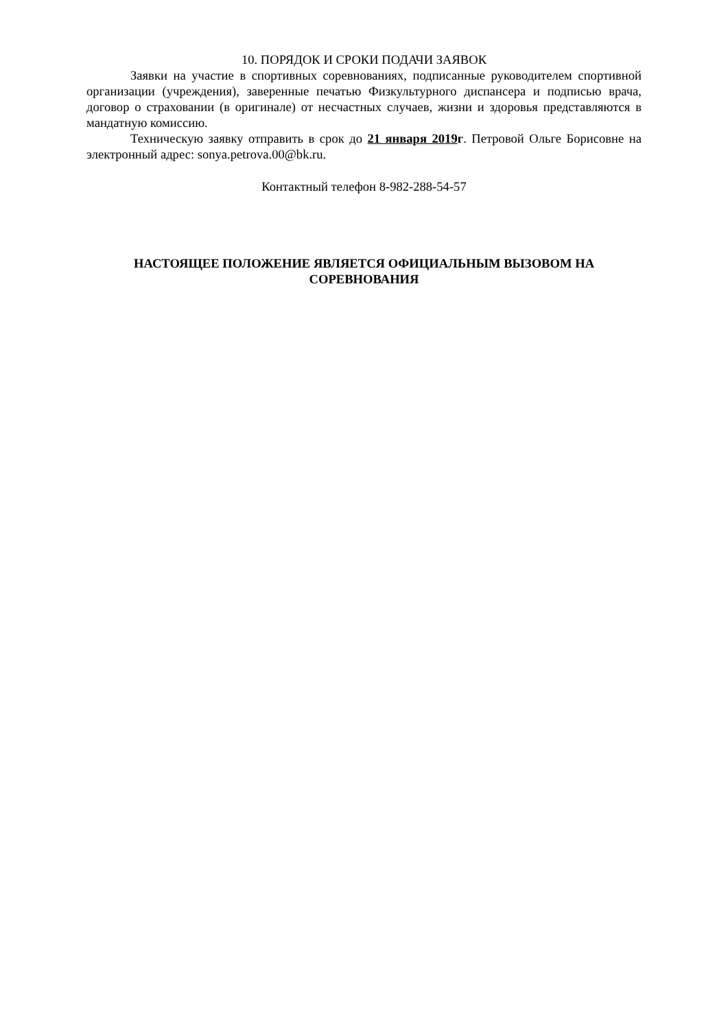10. ПОРЯДОК И СРОКИ ПОДАЧИ ЗАЯВОК
Заявки на участие в спортивных соревнованиях, подписанные руководителем спортивной организации (учреждения), заверенные печатью Физкультурного диспансера и подписью врача, договор о страховании (в оригинале) от несчастных случаев, жизни и здоровья представляются в мандатную комиссию.
Техническую заявку отправить в срок до 21 января 2019г. Петровой Ольге Борисовне на электронный адрес: sonya.petrova.00@bk.ru.
Контактный телефон 8-982-288-54-57
НАСТОЯЩЕЕ ПОЛОЖЕНИЕ ЯВЛЯЕТСЯ ОФИЦИАЛЬНЫМ ВЫЗОВОМ НА СОРЕВНОВАНИЯ